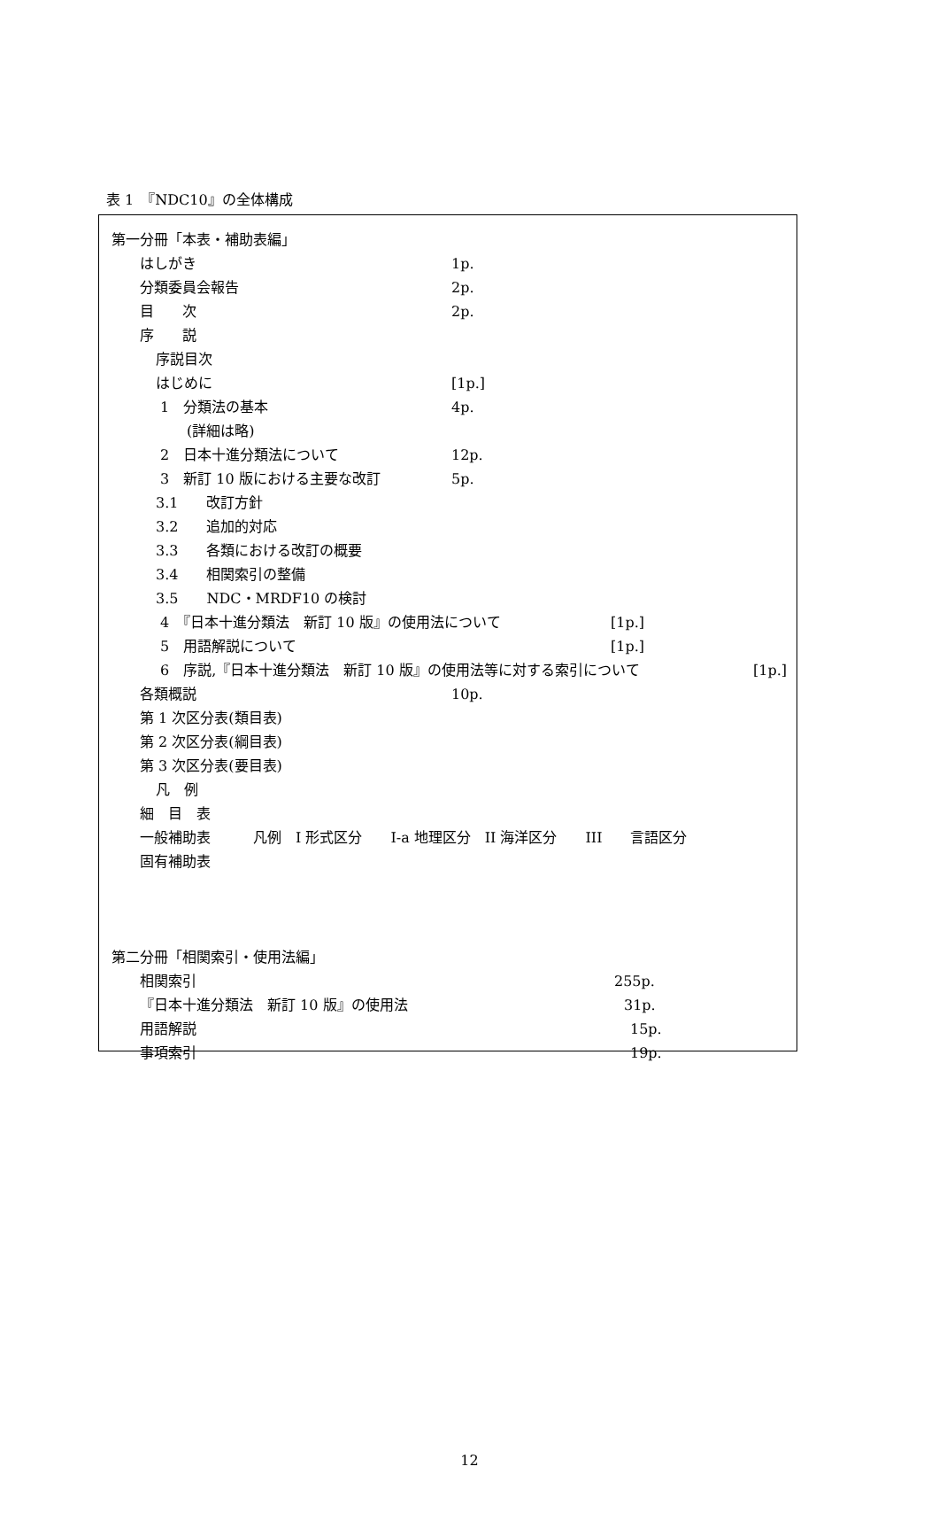表 1　『NDC10』の全体構成
第一分冊「本表・補助表編」
はしがき 1p.
分類委員会報告 2p.
目　　次 2p.
序　　説
序説目次
はじめに [1p.]
1　分類法の基本 4p.
(詳細は略)
2　日本十進分類法について 12p.
3　新訂 10 版における主要な改訂 5p.
3.1　　改訂方針
3.2　　追加的対応
3.3　　各類における改訂の概要
3.4　　相関索引の整備
3.5　　NDC・MRDF10 の検討
4　『日本十進分類法　新訂 10 版』の使用法について [1p.]
5　用語解説について [1p.]
6　序説,『日本十進分類法　新訂 10 版』の使用法等に対する索引について [1p.]
各類概説 10p.
第 1 次区分表(類目表)
第 2 次区分表(綱目表)
第 3 次区分表(要目表)
凡　例
細　目　表
一般補助表　　　凡例　I 形式区分　　I-a 地理区分　II 海洋区分　　III　　言語区分
固有補助表
第二分冊「相関索引・使用法編」
相関索引 255p.
『日本十進分類法　新訂 10 版』の使用法 31p.
用語解説 15p.
事項索引 19p.
12